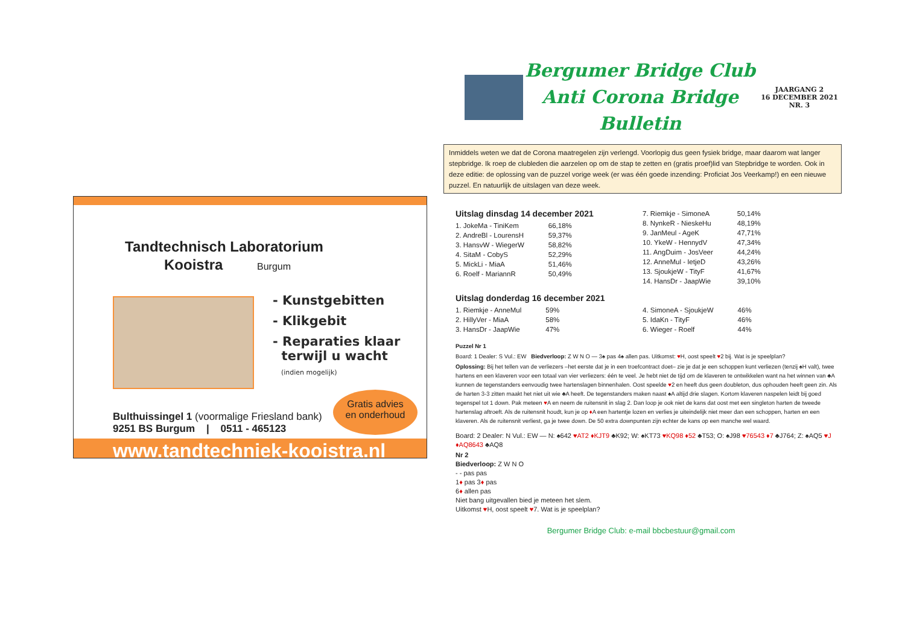Tandtechnisch Laboratorium
Kooistra Burgum
- Kunstgebitten
- Klikgebit
- Reparaties klaar
terwijl u wacht
(indien mogelijk)
Bulthuissingel 1 (voormalige Friesland bank)
9251 BS Burgum | 0511 - 465123
Gratis advies
en onderhoud
www.tandtechniek-kooistra.nl
Bergumer Bridge Club
Anti Corona Bridge Bulletin
JAARGANG 2
16 DECEMBER 2021
NR. 3
Inmiddels weten we dat de Corona maatregelen zijn verlengd. Voorlopig dus geen fysiek bridge, maar daarom wat langer stepbridge. Ik roep de clubleden die aarzelen op om de stap te zetten en (gratis proef)lid van Stepbridge te worden. Ook in deze editie: de oplossing van de puzzel vorige week (er was één goede inzending: Proficiat Jos Veerkamp!) en een nieuwe puzzel. En natuurlijk de uitslagen van deze week.
Uitslag dinsdag 14 december 2021
| 1. JokeMa - TiniKem | 66,18% |
| 2. AndreBl - LourensH | 59,37% |
| 3. HansvW - WiegerW | 58,82% |
| 4. SitaM - CobyS | 52,29% |
| 5. MickLi - MiaA | 51,46% |
| 6. Roelf - MariannR | 50,49% |
| 7. Riemkje - SimoneA | 50,14% |
| 8. NynkeR - NieskeHu | 48,19% |
| 9. JanMeul - AgeK | 47,71% |
| 10. YkeW - HennydV | 47,34% |
| 11. AngDuim - JosVeer | 44,24% |
| 12. AnneMul - IetjeD | 43,26% |
| 13. SjoukjeW - TityF | 41,67% |
| 14. HansDr - JaapWie | 39,10% |
Uitslag donderdag 16 december 2021
| 1. Riemkje - AnneMul | 59% |
| 2. HillyVer - MiaA | 58% |
| 3. HansDr - JaapWie | 47% |
| 4. SimoneA - SjoukjeW | 46% |
| 5. IdaKn - TityF | 46% |
| 6. Wieger - Roelf | 44% |
Puzzel Nr 1
Board: 1 Dealer: S Vul.: EW Biedverloop: Z W N O — 3♠ pas 4♠ allen pas. Uitkomst: ♥H, oost speelt ♥2 bij. Wat is je speelplan?
Oplossing: Bij het tellen van de verliezers –het eerste dat je in een troefcontract doet– zie je dat je een schoppen kunt verliezen (tenzij ♠H valt), twee hartens en een klaveren voor een totaal van vier verliezers: één te veel. Je hebt niet de tijd om de klaveren te ontwikkelen want na het winnen van ♣A kunnen de tegenstanders eenvoudig twee hartenslagen binnenhalen. Oost speelde ♥2 en heeft dus geen doubleton, dus ophouden heeft geen zin. Als de harten 3-3 zitten maakt het niet uit wie ♣A heeft. De tegenstanders maken naast ♠A altijd drie slagen. Kortom klaveren naspelen leidt bij goed tegenspel tot 1 down. Pak meteen ♥A en neem de ruitensnit in slag 2. Dan loop je ook niet de kans dat oost met een singleton harten de tweede hartenslag aftroeft. Als de ruitensnit houdt, kun je op ♦A een hartentje lozen en verlies je uiteindelijk niet meer dan een schoppen, harten en een klaveren. Als de ruitensnit verliest, ga je twee down. De 50 extra downpunten zijn echter de kans op een manche wel waard.
Board: 2 Dealer: N Vul.: EW — N: ♠642 ♥AT2 ♦KJT9 ♣K92; W: ♠KT73 ♥KQ98 ♦52 ♣T53; O: ♠J98 ♥76543 ♦7 ♣J764; Z: ♠AQ5 ♥J ♦AQ8643 ♣AQ8
Nr 2
Biedverloop: Z W N O
- - pas pas
1♦ pas 3♦ pas
6♦ allen pas
Niet bang uitgevallen bied je meteen het slem.
Uitkomst ♥H, oost speelt ♥7. Wat is je speelplan?
Bergumer Bridge Club: e-mail bbcbestuur@gmail.com